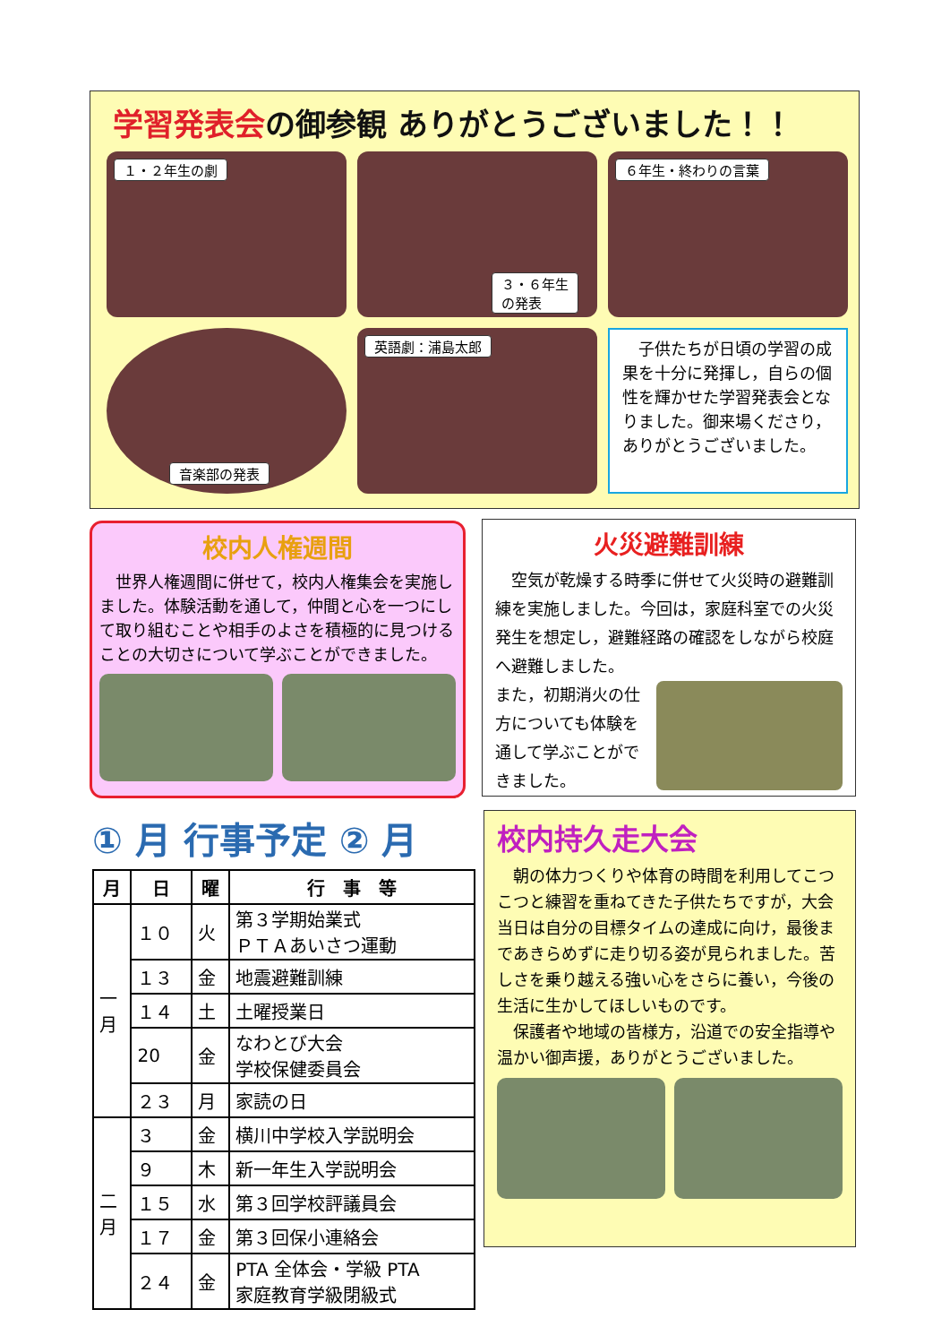学習発表会の御参観 ありがとうございました！！
１・２年生の劇
３・６年生
の発表
６年生・終わりの言葉
音楽部の発表
英語劇：浦島太郎
　子供たちが日頃の学習の成果を十分に発揮し，自らの個性を輝かせた学習発表会となりました。御来場くださり，ありがとうございました。
校内人権週間
　世界人権週間に併せて，校内人権集会を実施しました。体験活動を通して，仲間と心を一つにして取り組むことや相手のよさを積極的に見つけることの大切さについて学ぶことができました。
火災避難訓練
　空気が乾燥する時季に併せて火災時の避難訓練を実施しました。今回は，家庭科室での火災発生を想定し，避難経路の確認をしながら校庭へ避難しました。
また，初期消火の仕方についても体験を通して学ぶことができました。
① 月 行事予定 ② 月
| 月 | 日 | 曜 | 行 事 等 |
| --- | --- | --- | --- |
| 一 月 | １０ | 火 | 第３学期始業式 ＰＴＡあいさつ運動 |
| | １３ | 金 | 地震避難訓練 |
| | １４ | 土 | 土曜授業日 |
| | 20 | 金 | なわとび大会 学校保健委員会 |
| | ２３ | 月 | 家読の日 |
| 二 月 | ３ | 金 | 横川中学校入学説明会 |
| | ９ | 木 | 新一年生入学説明会 |
| | １５ | 水 | 第３回学校評議員会 |
| | １７ | 金 | 第３回保小連絡会 |
| | ２４ | 金 | PTA 全体会・学級 PTA 家庭教育学級閉級式 |
校内持久走大会
　朝の体力つくりや体育の時間を利用してこつこつと練習を重ねてきた子供たちですが，大会当日は自分の目標タイムの達成に向け，最後まであきらめずに走り切る姿が見られました。苦しさを乗り越える強い心をさらに養い，今後の生活に生かしてほしいものです。
　保護者や地域の皆様方，沿道での安全指導や温かい御声援，ありがとうございました。